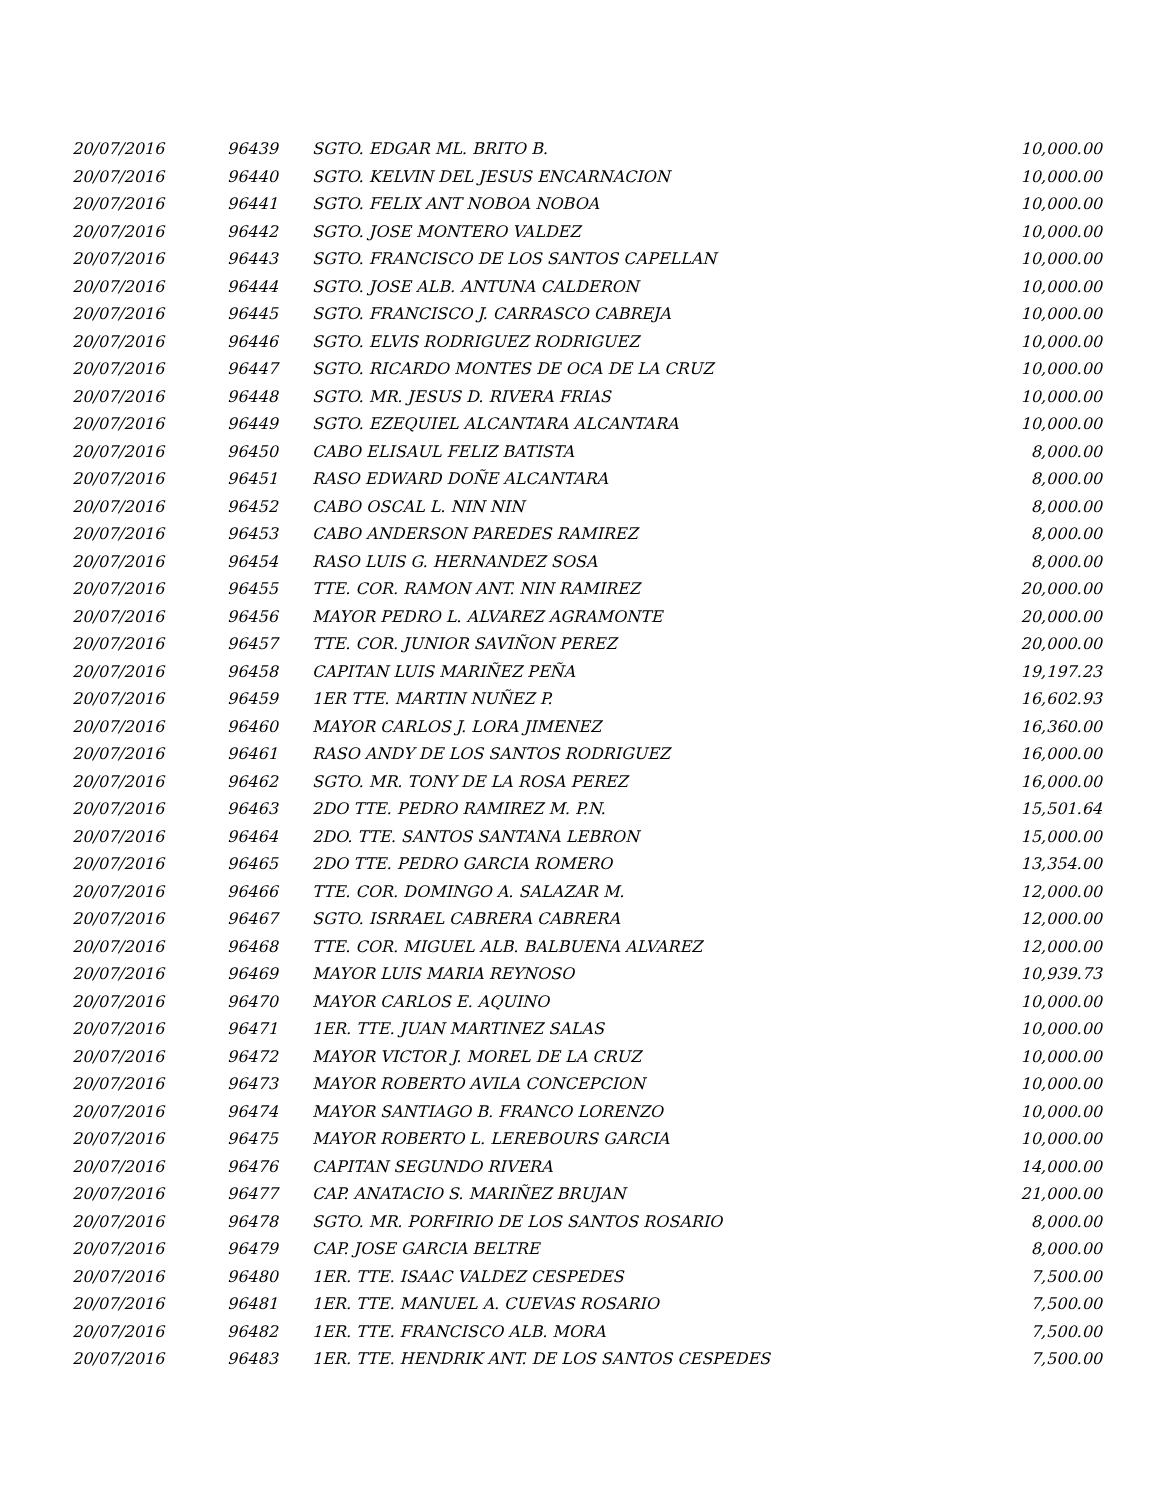| 20/07/2016 | 96439 | SGTO. EDGAR ML. BRITO B. | 10,000.00 |
| 20/07/2016 | 96440 | SGTO. KELVIN DEL JESUS ENCARNACION | 10,000.00 |
| 20/07/2016 | 96441 | SGTO. FELIX ANT NOBOA NOBOA | 10,000.00 |
| 20/07/2016 | 96442 | SGTO. JOSE MONTERO VALDEZ | 10,000.00 |
| 20/07/2016 | 96443 | SGTO. FRANCISCO DE LOS SANTOS CAPELLAN | 10,000.00 |
| 20/07/2016 | 96444 | SGTO. JOSE ALB. ANTUNA CALDERON | 10,000.00 |
| 20/07/2016 | 96445 | SGTO. FRANCISCO J. CARRASCO CABREJA | 10,000.00 |
| 20/07/2016 | 96446 | SGTO. ELVIS RODRIGUEZ RODRIGUEZ | 10,000.00 |
| 20/07/2016 | 96447 | SGTO. RICARDO MONTES DE OCA DE LA CRUZ | 10,000.00 |
| 20/07/2016 | 96448 | SGTO. MR. JESUS D. RIVERA FRIAS | 10,000.00 |
| 20/07/2016 | 96449 | SGTO. EZEQUIEL ALCANTARA ALCANTARA | 10,000.00 |
| 20/07/2016 | 96450 | CABO ELISAUL FELIZ BATISTA | 8,000.00 |
| 20/07/2016 | 96451 | RASO EDWARD DOÑE ALCANTARA | 8,000.00 |
| 20/07/2016 | 96452 | CABO OSCAL L. NIN NIN | 8,000.00 |
| 20/07/2016 | 96453 | CABO ANDERSON PAREDES RAMIREZ | 8,000.00 |
| 20/07/2016 | 96454 | RASO LUIS G. HERNANDEZ SOSA | 8,000.00 |
| 20/07/2016 | 96455 | TTE. COR. RAMON ANT. NIN RAMIREZ | 20,000.00 |
| 20/07/2016 | 96456 | MAYOR PEDRO L. ALVAREZ AGRAMONTE | 20,000.00 |
| 20/07/2016 | 96457 | TTE. COR. JUNIOR SAVIÑON PEREZ | 20,000.00 |
| 20/07/2016 | 96458 | CAPITAN LUIS MARIÑEZ PEÑA | 19,197.23 |
| 20/07/2016 | 96459 | 1ER TTE. MARTIN NUÑEZ P. | 16,602.93 |
| 20/07/2016 | 96460 | MAYOR CARLOS J. LORA JIMENEZ | 16,360.00 |
| 20/07/2016 | 96461 | RASO ANDY DE LOS SANTOS RODRIGUEZ | 16,000.00 |
| 20/07/2016 | 96462 | SGTO. MR. TONY DE LA ROSA PEREZ | 16,000.00 |
| 20/07/2016 | 96463 | 2DO TTE. PEDRO RAMIREZ M. P.N. | 15,501.64 |
| 20/07/2016 | 96464 | 2DO. TTE. SANTOS SANTANA LEBRON | 15,000.00 |
| 20/07/2016 | 96465 | 2DO TTE. PEDRO GARCIA ROMERO | 13,354.00 |
| 20/07/2016 | 96466 | TTE. COR. DOMINGO A. SALAZAR M. | 12,000.00 |
| 20/07/2016 | 96467 | SGTO. ISRRAEL CABRERA CABRERA | 12,000.00 |
| 20/07/2016 | 96468 | TTE. COR. MIGUEL ALB. BALBUENA ALVAREZ | 12,000.00 |
| 20/07/2016 | 96469 | MAYOR LUIS MARIA REYNOSO | 10,939.73 |
| 20/07/2016 | 96470 | MAYOR CARLOS E. AQUINO | 10,000.00 |
| 20/07/2016 | 96471 | 1ER. TTE. JUAN MARTINEZ SALAS | 10,000.00 |
| 20/07/2016 | 96472 | MAYOR VICTOR J. MOREL DE LA CRUZ | 10,000.00 |
| 20/07/2016 | 96473 | MAYOR ROBERTO AVILA CONCEPCION | 10,000.00 |
| 20/07/2016 | 96474 | MAYOR SANTIAGO B. FRANCO LORENZO | 10,000.00 |
| 20/07/2016 | 96475 | MAYOR ROBERTO L. LEREBOURS GARCIA | 10,000.00 |
| 20/07/2016 | 96476 | CAPITAN SEGUNDO RIVERA | 14,000.00 |
| 20/07/2016 | 96477 | CAP. ANATACIO S. MARIÑEZ BRUJAN | 21,000.00 |
| 20/07/2016 | 96478 | SGTO. MR. PORFIRIO DE LOS SANTOS ROSARIO | 8,000.00 |
| 20/07/2016 | 96479 | CAP. JOSE GARCIA BELTRE | 8,000.00 |
| 20/07/2016 | 96480 | 1ER. TTE. ISAAC VALDEZ CESPEDES | 7,500.00 |
| 20/07/2016 | 96481 | 1ER. TTE. MANUEL A. CUEVAS ROSARIO | 7,500.00 |
| 20/07/2016 | 96482 | 1ER. TTE. FRANCISCO ALB. MORA | 7,500.00 |
| 20/07/2016 | 96483 | 1ER. TTE. HENDRIK ANT. DE LOS SANTOS CESPEDES | 7,500.00 |